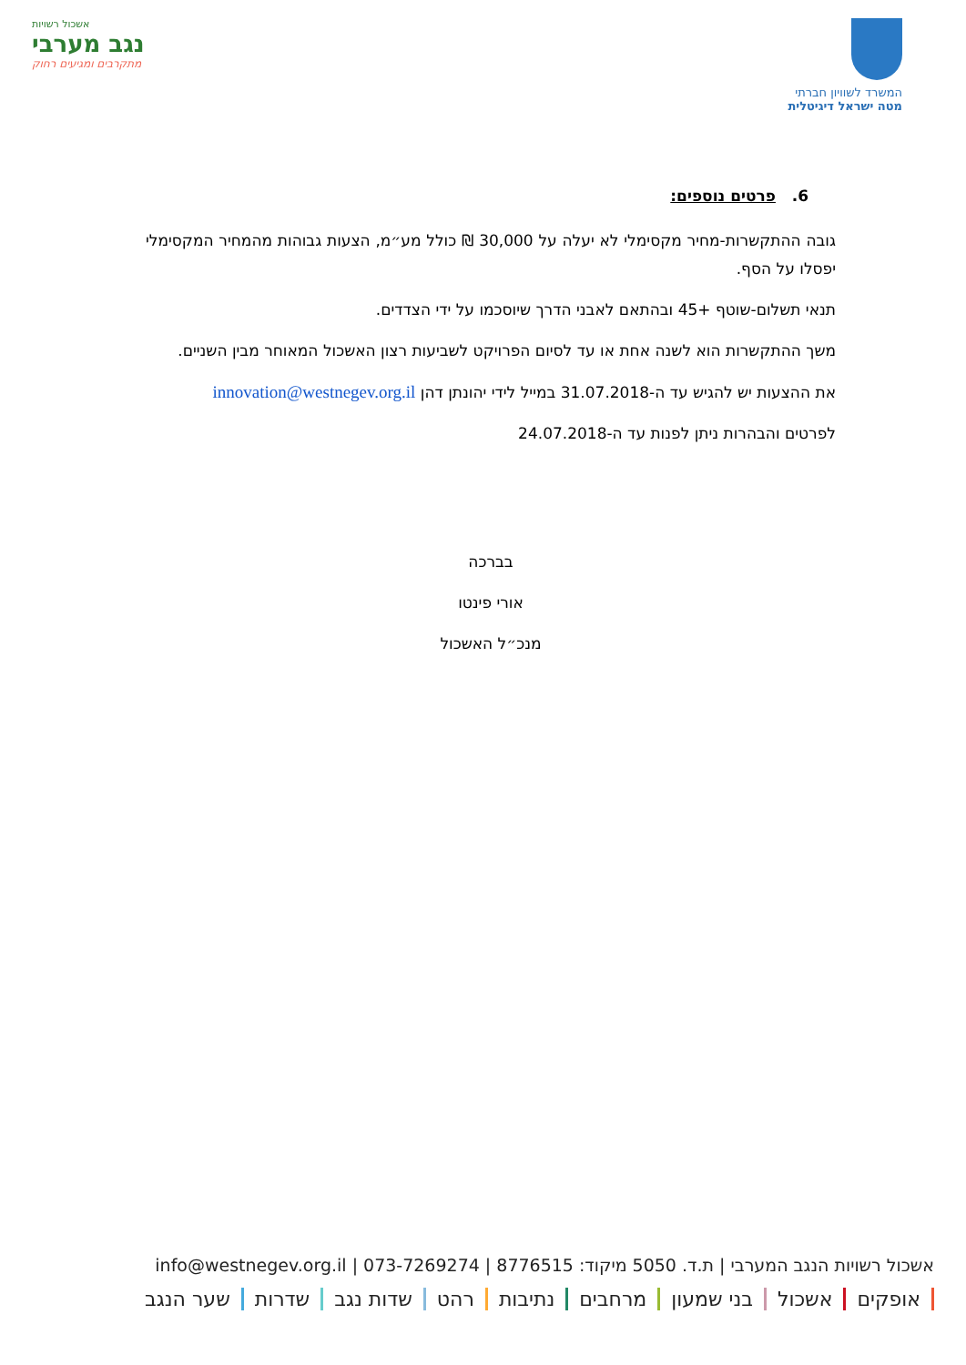המשרד לשוויון חברתי
מטה ישראל דיגיטלית
אשכול רשויות
נגב מערבי
מתקרבים ומגיעים רחוק
6. פרטים נוספים:
גובה ההתקשרות-מחיר מקסימלי לא יעלה על 30,000 ₪ כולל מע״מ, הצעות גבוהות מהמחיר המקסימלי יפסלו על הסף.
תנאי תשלום-שוטף +45 ובהתאם לאבני הדרך שיוסכמו על ידי הצדדים.
משך ההתקשרות הוא לשנה אחת או עד לסיום הפרויקט לשביעות רצון האשכול המאוחר מבין השניים.
את ההצעות יש להגיש עד ה-31.07.2018 במייל לידי יהונתן דהן innovation@westnegev.org.il
לפרטים והבהרות ניתן לפנות עד ה-24.07.2018
בברכה
אורי פינטו
מנכ״ל האשכול
אשכול רשויות הנגב המערבי | ת.ד. 5050 מיקוד: 8776515 | info@westnegev.org.il | 073-7269274
אופקים אשכול בני שמעון מרחבים נתיבות רהט שדות נגב שדרות שער הנגב